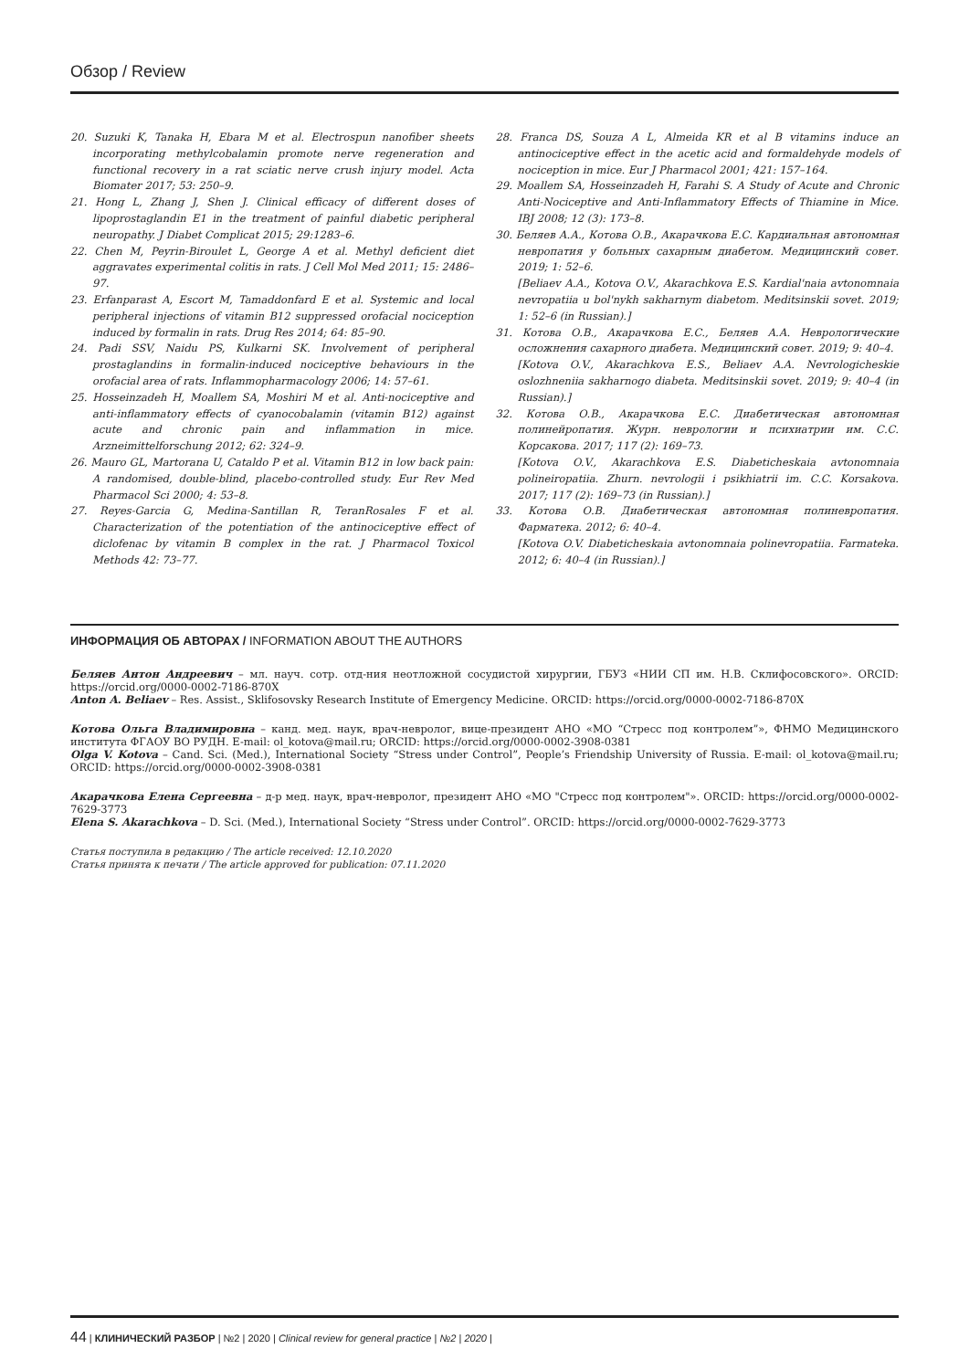Обзор / Review
20. Suzuki K, Tanaka H, Ebara M et al. Electrospun nanofiber sheets incorporating methylcobalamin promote nerve regeneration and functional recovery in a rat sciatic nerve crush injury model. Acta Biomater 2017; 53: 250–9.
21. Hong L, Zhang J, Shen J. Clinical efficacy of different doses of lipoprostaglandin E1 in the treatment of painful diabetic peripheral neuropathy. J Diabet Complicat 2015; 29:1283–6.
22. Chen M, Peyrin-Biroulet L, George A et al. Methyl deficient diet aggravates experimental colitis in rats. J Cell Mol Med 2011; 15: 2486–97.
23. Erfanparast A, Escort M, Tamaddonfard E et al. Systemic and local peripheral injections of vitamin B12 suppressed orofacial nociception induced by formalin in rats. Drug Res 2014; 64: 85–90.
24. Padi SSV, Naidu PS, Kulkarni SK. Involvement of peripheral prostaglandins in formalin-induced nociceptive behaviours in the orofacial area of rats. Inflammopharmacology 2006; 14: 57–61.
25. Hosseinzadeh H, Moallem SA, Moshiri M et al. Anti-nociceptive and anti-inflammatory effects of cyanocobalamin (vitamin B12) against acute and chronic pain and inflammation in mice. Arzneimittelforschung 2012; 62: 324–9.
26. Mauro GL, Martorana U, Cataldo P et al. Vitamin B12 in low back pain: A randomised, double-blind, placebo-controlled study. Eur Rev Med Pharmacol Sci 2000; 4: 53–8.
27. Reyes-Garcia G, Medina-Santillan R, TeranRosales F et al. Characterization of the potentiation of the antinociceptive effect of diclofenac by vitamin B complex in the rat. J Pharmacol Toxicol Methods 42: 73–77.
28. Franca DS, Souza A L, Almeida KR et al B vitamins induce an antinociceptive effect in the acetic acid and formaldehyde models of nociception in mice. Eur J Pharmacol 2001; 421: 157–164.
29. Moallem SA, Hosseinzadeh H, Farahi S. A Study of Acute and Chronic Anti-Nociceptive and Anti-Inflammatory Effects of Thiamine in Mice. IBJ 2008; 12 (3): 173–8.
30. Беляев А.А., Котова О.В., Акарачкова Е.С. Кардиальная автономная невропатия у больных сахарным диабетом. Медицинский совет. 2019; 1: 52–6.
[Beliaev A.A., Kotova O.V., Akarachkova E.S. Kardial'naia avtonomnaia nevropatiia u bol'nykh sakharnym diabetom. Meditsinskii sovet. 2019; 1: 52–6 (in Russian).]
31. Котова О.В., Акарачкова Е.С., Беляев А.А. Неврологические осложнения сахарного диабета. Медицинский совет. 2019; 9: 40–4.
[Kotova O.V., Akarachkova E.S., Beliaev A.A. Nevrologicheskie oslozhneniia sakharnogo diabeta. Meditsinskii sovet. 2019; 9: 40–4 (in Russian).]
32. Котова О.В., Акарачкова Е.С. Диабетическая автономная полинейропатия. Журн. неврологии и психиатрии им. С.С. Корсакова. 2017; 117 (2): 169–73.
[Kotova O.V., Akarachkova E.S. Diabeticheskaia avtonomnaia polineiropatiia. Zhurn. nevrologii i psikhiatrii im. C.C. Korsakova. 2017; 117 (2): 169–73 (in Russian).]
33. Котова О.В. Диабетическая автономная полиневропатия. Фарматека. 2012; 6: 40–4.
[Kotova O.V. Diabeticheskaia avtonomnaia polinevropatiia. Farmateka. 2012; 6: 40–4 (in Russian).]
ИНФОРМАЦИЯ ОБ АВТОРАХ / INFORMATION ABOUT THE AUTHORS
Беляев Антон Андреевич – мл. науч. сотр. отд-ния неотложной сосудистой хирургии, ГБУЗ «НИИ СП им. Н.В. Склифосовского». ORCID: https://orcid.org/0000-0002-7186-870X
Anton A. Beliaev – Res. Assist., Sklifosovsky Research Institute of Emergency Medicine. ORCID: https://orcid.org/0000-0002-7186-870X
Котова Ольга Владимировна – канд. мед. наук, врач-невролог, вице-президент АНО «МО “Стресс под контролем”», ФНМО Медицинского института ФГАОУ ВО РУДН. E-mail: ol_kotova@mail.ru; ORCID: https://orcid.org/0000-0002-3908-0381
Olga V. Kotova – Cand. Sci. (Med.), International Society “Stress under Control”, People’s Friendship University of Russia. E-mail: ol_kotova@mail.ru; ORCID: https://orcid.org/0000-0002-3908-0381
Акарачкова Елена Сергеевна – д-р мед. наук, врач-невролог, президент АНО «МО "Стресс под контролем"». ORCID: https://orcid.org/0000-0002-7629-3773
Elena S. Akarachkova – D. Sci. (Med.), International Society “Stress under Control”. ORCID: https://orcid.org/0000-0002-7629-3773
Статья поступила в редакцию / The article received: 12.10.2020
Статья принята к печати / The article approved for publication: 07.11.2020
44 | КЛИНИЧЕСКИЙ РАЗБОР | №2 | 2020 | Clinical review for general practice | №2 | 2020 |